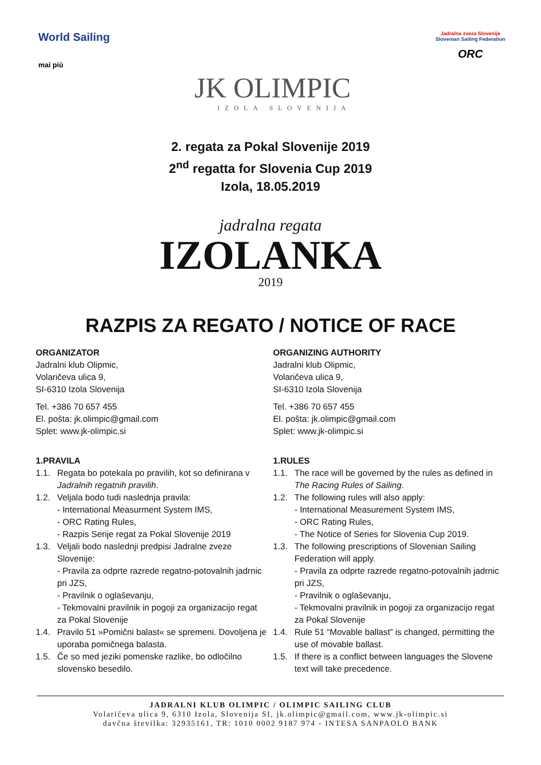World Sailing
mai più
JK OLIMPIC
IZOLA SLOVENIJA
Jadralna zveza Slovenije
Slovenian Sailing Federation
ORC
2. regata za Pokal Slovenije 2019
2<sup>nd</sup> regatta for Slovenia Cup 2019
Izola, 18.05.2019
jadralna regata
IZOLANKA
2019
RAZPIS ZA REGATO / NOTICE OF RACE
ORGANIZATOR
Jadralni klub Olipmic,
Volaričeva ulica 9,
SI-6310 Izola Slovenija
Tel. +386 70 657 455
El. pošta: jk.olimpic@gmail.com
Splet: www.jk-olimpic.si
1. PRAVILA
1.1. Regata bo potekala po pravilih, kot so definirana v Jadralnih regatnih pravilih.
1.2. Veljala bodo tudi naslednja pravila:
- International Measurment System IMS,
- ORC Rating Rules,
- Razpis Serije regat za Pokal Slovenije 2019
1.3. Veljali bodo naslednji predpisi Jadralne zveze Slovenije:
- Pravila za odprte razrede regatno-potovalnih jadrnic pri JZS,
- Pravilnik o oglaševanju,
- Tekmovalni pravilnik in pogoji za organizacijo regat za Pokal Slovenije
1.4. Pravilo 51 »Pomični balast« se spremeni. Dovoljena je uporaba pomičnega balasta.
1.5. Če so med jeziki pomenske razlike, bo odločilno slovensko besedilo.
ORGANIZING AUTHORITY
Jadralni klub Olipmic,
Volaričeva ulica 9,
SI-6310 Izola Slovenija
Tel. +386 70 657 455
El. pošta: jk.olimpic@gmail.com
Splet: www.jk-olimpic.si
1. RULES
1.1. The race will be governed by the rules as defined in The Racing Rules of Sailing.
1.2. The following rules will also apply:
- International Measurement System IMS,
- ORC Rating Rules,
- The Notice of Series for Slovenia Cup 2019.
1.3. The following prescriptions of Slovenian Sailing Federation will apply.
- Pravila za odprte razrede regatno-potovalnih jadrnic pri JZS,
- Pravilnik o oglaševanju,
- Tekmovalni pravilnik in pogoji za organizacijo regat za Pokal Slovenije
1.4. Rule 51 “Movable ballast” is changed, permitting the use of movable ballast.
1.5. If there is a conflict between languages the Slovene text will take precedence.
JADRALNI KLUB OLIMPIC / OLIMPIC SAILING CLUB
Volaričeva ulica 9, 6310 Izola, Slovenija SI, jk.olimpic@gmail.com, www.jk-olimpic.si
davčna številka: 32935161, TR: 1010 0002 9187 974 - INTESA SANPAOLO BANK